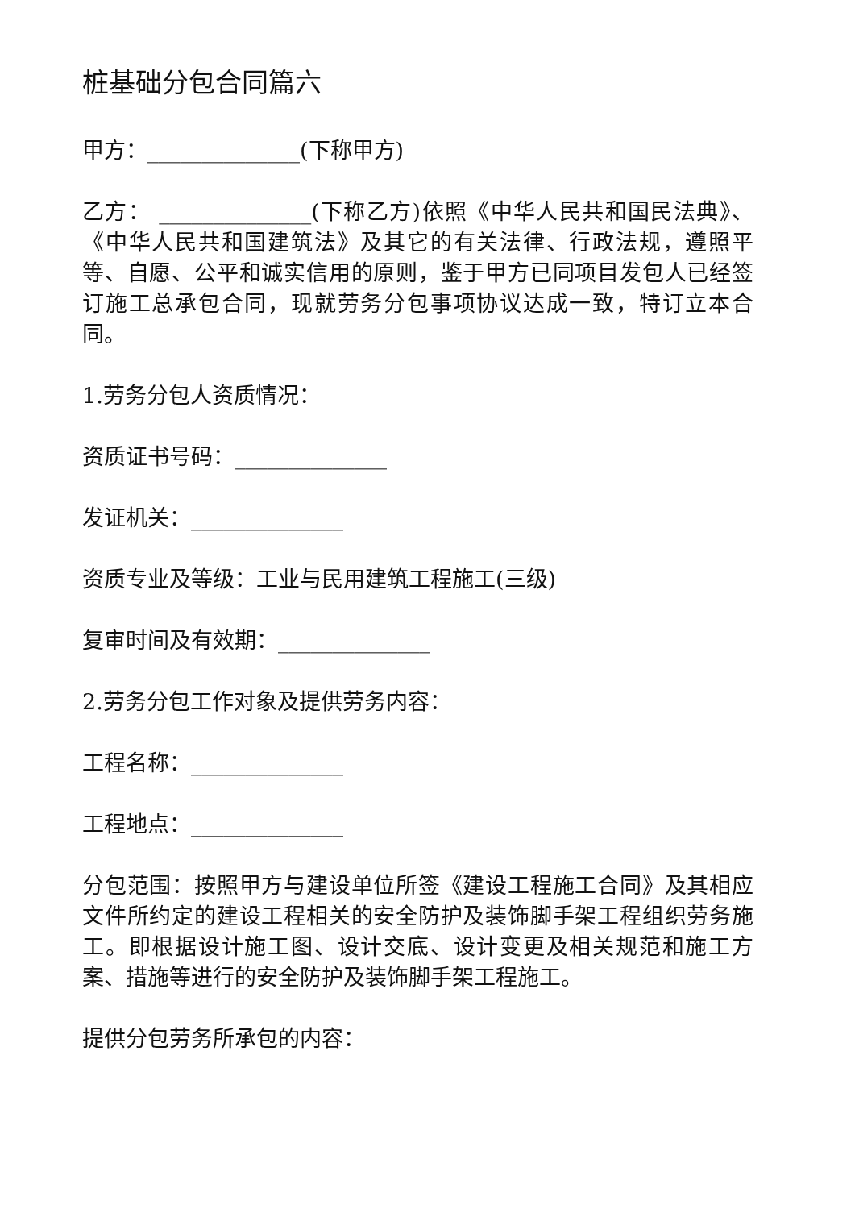桩基础分包合同篇六
甲方：______________(下称甲方)
乙方： ______________(下称乙方)依照《中华人民共和国民法典》、《中华人民共和国建筑法》及其它的有关法律、行政法规，遵照平等、自愿、公平和诚实信用的原则，鉴于甲方已同项目发包人已经签订施工总承包合同，现就劳务分包事项协议达成一致，特订立本合同。
1.劳务分包人资质情况：
资质证书号码：______________
发证机关：______________
资质专业及等级：工业与民用建筑工程施工(三级)
复审时间及有效期：______________
2.劳务分包工作对象及提供劳务内容：
工程名称：______________
工程地点：______________
分包范围：按照甲方与建设单位所签《建设工程施工合同》及其相应文件所约定的建设工程相关的安全防护及装饰脚手架工程组织劳务施工。即根据设计施工图、设计交底、设计变更及相关规范和施工方案、措施等进行的安全防护及装饰脚手架工程施工。
提供分包劳务所承包的内容：